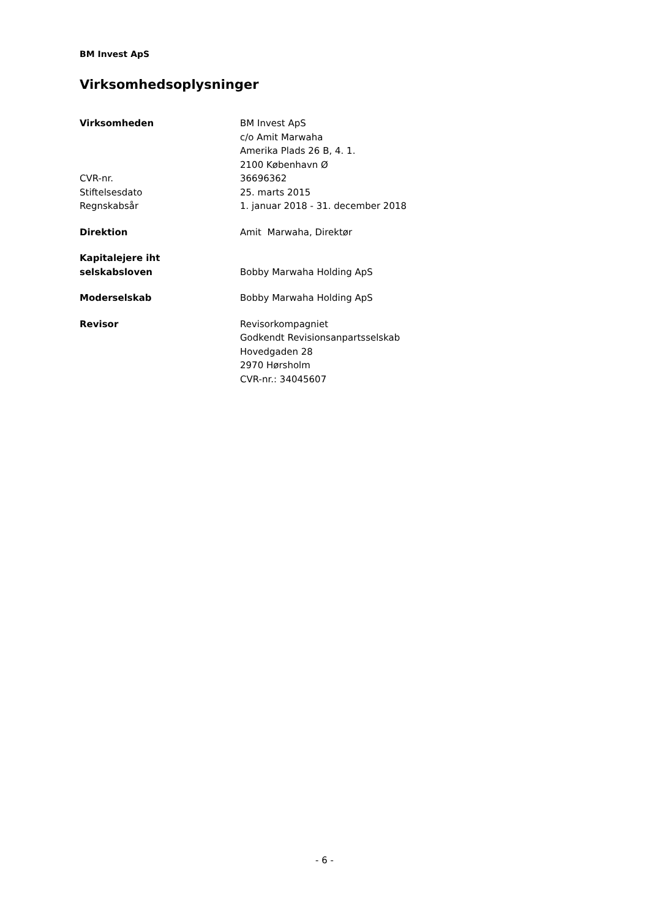BM Invest ApS
Virksomhedsoplysninger
Virksomheden BM Invest ApS
c/o Amit Marwaha
Amerika Plads 26 B, 4. 1.
2100 København Ø
CVR-nr. 36696362
Stiftelsesdato 25. marts 2015
Regnskabsår 1. januar 2018 - 31. december 2018
Direktion Amit Marwaha, Direktør
Kapitalejere iht
selskabsloven
Bobby Marwaha Holding ApS
Moderselskab Bobby Marwaha Holding ApS
Revisor Revisorkompagniet
Godkendt Revisionsanpartsselskab
Hovedgaden 28
2970 Hørsholm
CVR-nr.: 34045607
- 6 -